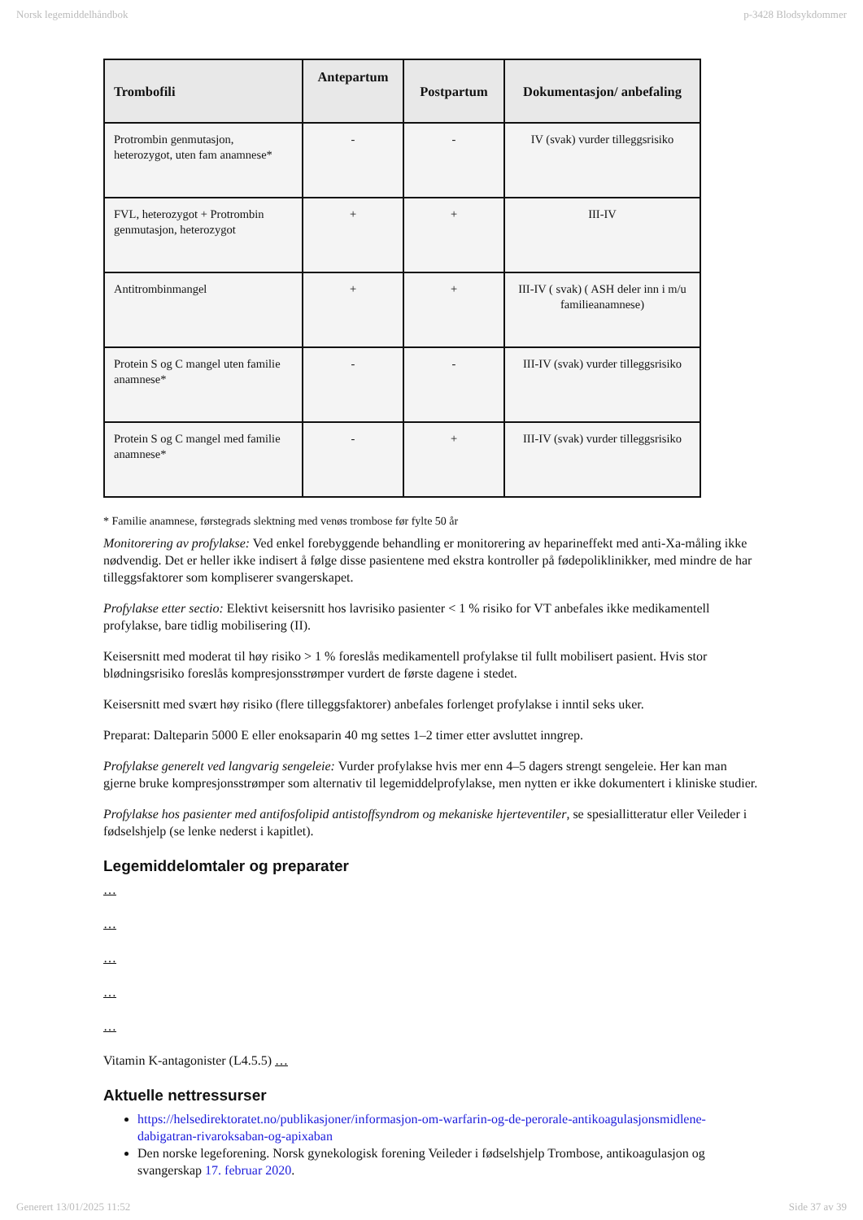Norsk legemiddelhåndbok p-3428 Blodsykdommer
| Trombofili | Antepartum | Postpartum | Dokumentasjon/ anbefaling |
| --- | --- | --- | --- |
| Protrombin genmutasjon, heterozygot, uten fam anamnese* | - | - | IV (svak) vurder tilleggsrisiko |
| FVL, heterozygot + Protrombin genmutasjon, heterozygot | + | + | III-IV |
| Antitrombinmangel | + | + | III-IV ( svak) ( ASH deler inn i m/u familieanamnese) |
| Protein S og C mangel uten familie anamnese* | - | - | III-IV (svak) vurder tilleggsrisiko |
| Protein S og C mangel med familie anamnese* | - | + | III-IV (svak) vurder tilleggsrisiko |
* Familie anamnese, førstegrads slektning med venøs trombose før fylte 50 år
Monitorering av profylakse: Ved enkel forebyggende behandling er monitorering av heparineffekt med anti-Xa-måling ikke nødvendig. Det er heller ikke indisert å følge disse pasientene med ekstra kontroller på fødepoliklinikker, med mindre de har tilleggsfaktorer som kompliserer svangerskapet.
Profylakse etter sectio: Elektivt keisersnitt hos lavrisiko pasienter < 1 % risiko for VT anbefales ikke medikamentell profylakse, bare tidlig mobilisering (II).
Keisersnitt med moderat til høy risiko > 1 % foreslås medikamentell profylakse til fullt mobilisert pasient. Hvis stor blødningsrisiko foreslås kompresjonsstrømper vurdert de første dagene i stedet.
Keisersnitt med svært høy risiko (flere tilleggsfaktorer) anbefales forlenget profylakse i inntil seks uker.
Preparat: Dalteparin 5000 E eller enoksaparin 40 mg settes 1–2 timer etter avsluttet inngrep.
Profylakse generelt ved langvarig sengeleie: Vurder profylakse hvis mer enn 4–5 dagers strengt sengeleie. Her kan man gjerne bruke kompresjonsstrømper som alternativ til legemiddelprofylakse, men nytten er ikke dokumentert i kliniske studier.
Profylakse hos pasienter med antifosfolipid antistoffsyndrom og mekaniske hjerteventiler, se spesiallitteratur eller Veileder i fødselshjelp (se lenke nederst i kapitlet).
Legemiddelomtaler og preparater
…
…
…
…
…
Vitamin K-antagonister (L4.5.5) …
Aktuelle nettressurser
https://helsedirektoratet.no/publikasjoner/informasjon-om-warfarin-og-de-perorale-antikoagulasjonsmidlene-dabigatran-rivaroksaban-og-apixaban
Den norske legeforening. Norsk gynekologisk forening Veileder i fødselshjelp Trombose, antikoagulasjon og svangerskap 17. februar 2020.
Generert 13/01/2025 11:52 Side 37 av 39